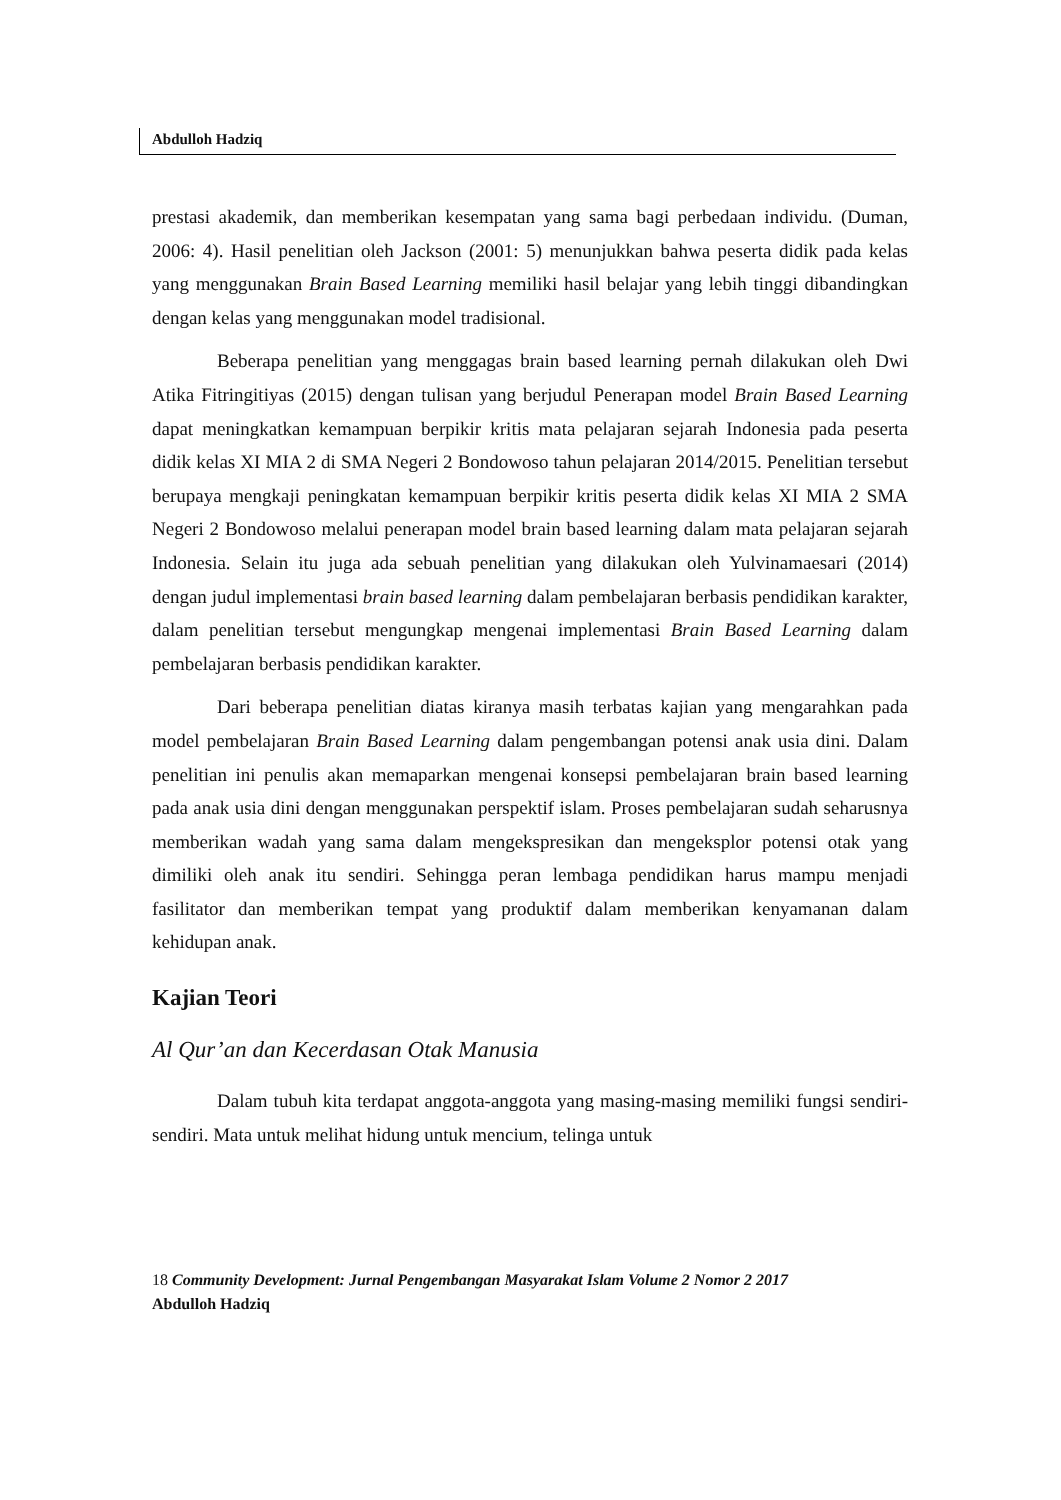Abdulloh Hadziq
prestasi akademik, dan memberikan kesempatan yang sama bagi perbedaan individu. (Duman, 2006: 4). Hasil penelitian oleh Jackson (2001: 5) menunjukkan bahwa peserta didik pada kelas yang menggunakan Brain Based Learning memiliki hasil belajar yang lebih tinggi dibandingkan dengan kelas yang menggunakan model tradisional.
Beberapa penelitian yang menggagas brain based learning pernah dilakukan oleh Dwi Atika Fitringitiyas (2015) dengan tulisan yang berjudul Penerapan model Brain Based Learning dapat meningkatkan kemampuan berpikir kritis mata pelajaran sejarah Indonesia pada peserta didik kelas XI MIA 2 di SMA Negeri 2 Bondowoso tahun pelajaran 2014/2015. Penelitian tersebut berupaya mengkaji peningkatan kemampuan berpikir kritis peserta didik kelas XI MIA 2 SMA Negeri 2 Bondowoso melalui penerapan model brain based learning dalam mata pelajaran sejarah Indonesia. Selain itu juga ada sebuah penelitian yang dilakukan oleh Yulvinamaesari (2014) dengan judul implementasi brain based learning dalam pembelajaran berbasis pendidikan karakter, dalam penelitian tersebut mengungkap mengenai implementasi Brain Based Learning dalam pembelajaran berbasis pendidikan karakter.
Dari beberapa penelitian diatas kiranya masih terbatas kajian yang mengarahkan pada model pembelajaran Brain Based Learning dalam pengembangan potensi anak usia dini. Dalam penelitian ini penulis akan memaparkan mengenai konsepsi pembelajaran brain based learning pada anak usia dini dengan menggunakan perspektif islam. Proses pembelajaran sudah seharusnya memberikan wadah yang sama dalam mengekspresikan dan mengeksplor potensi otak yang dimiliki oleh anak itu sendiri. Sehingga peran lembaga pendidikan harus mampu menjadi fasilitator dan memberikan tempat yang produktif dalam memberikan kenyamanan dalam kehidupan anak.
Kajian Teori
Al Qur’an dan Kecerdasan Otak Manusia
Dalam tubuh kita terdapat anggota-anggota yang masing-masing memiliki fungsi sendiri-sendiri. Mata untuk melihat hidung untuk mencium, telinga untuk
18 Community Development: Jurnal Pengembangan Masyarakat Islam Volume 2 Nomor 2 2017
Abdulloh Hadziq